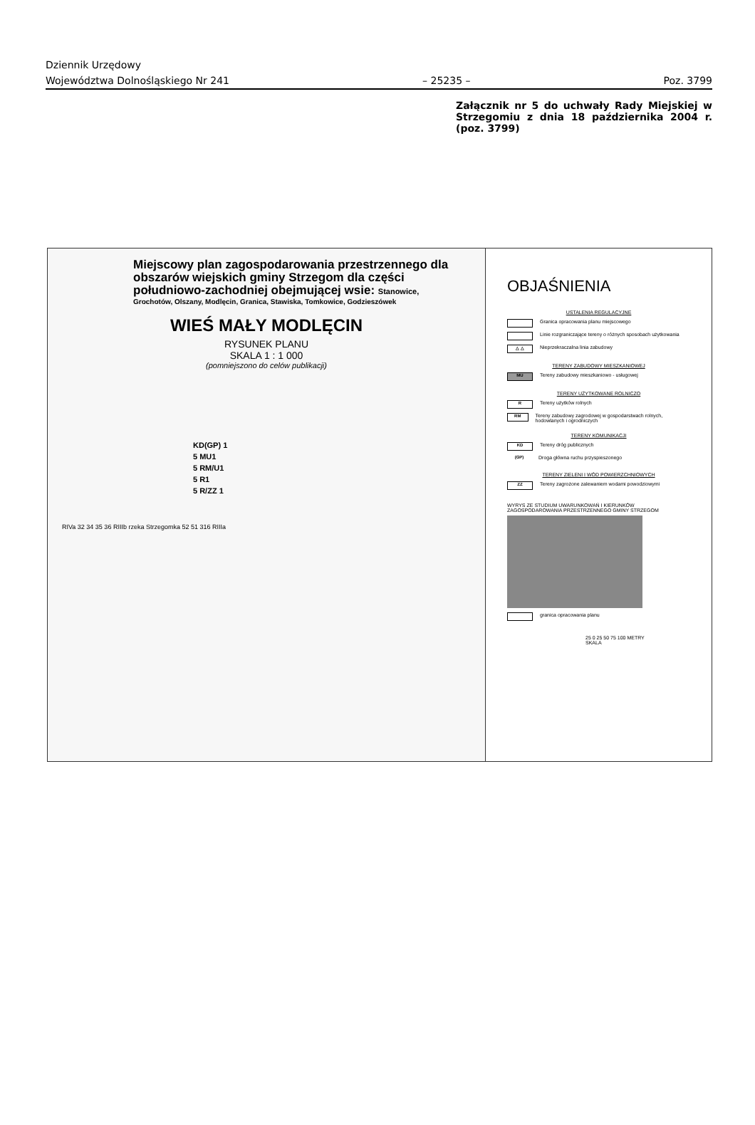Dziennik Urzędowy
Województwa Dolnośląskiego Nr 241 – 25235 – Poz. 3799
Załącznik nr 5 do uchwały Rady Miejskiej w Strzegomiu z dnia 18 października 2004 r. (poz. 3799)
Miejscowy plan zagospodarowania przestrzennego dla obszarów wiejskich gminy Strzegom dla części południowo-zachodniej obejmującej wsie: Stanowice,
Grochotów, Olszany, Modlęcin, Granica, Stawiska, Tomkowice, Godzieszówek
WIEŚ MAŁY MODLĘCIN
RYSUNEK PLANU
SKALA 1 : 1 000
(pomniejszono do celów publikacji)
KD(GP) 1
5 MU1
5 RM/U1
5 R1
5 R/ZZ 1
RIVa 32 34 35 36 RIIIb rzeka Strzegomka 52 51 316 RIIIa
OBJAŚNIENIA
USTALENIA REGULACYJNE
Granica opracowania planu miejscowego
Linie rozgraniczające tereny o różnych sposobach użytkowania
△ △ Nieprzekraczalna linia zabudowy
TERENY ZABUDOWY MIESZKANIOWEJ
MU Tereny zabudowy mieszkaniowo - usługowej
TERENY UŻYTKOWANE ROLNICZO
R Tereny użytków rolnych
RM Tereny zabudowy zagrodowej w gospodarstwach rolnych, hodowlanych i ogrodniczych
TERENY KOMUNIKACJI
KD Tereny dróg publicznych
(GP) Droga główna ruchu przyspieszonego
TERENY ZIELENI I WÓD POWIERZCHNIOWYCH
ZZ Tereny zagrożone zalewaniem wodami powodziowymi
WYRYS ZE STUDIUM UWARUNKOWAŃ I KIERUNKÓW ZAGOSPODAROWANIA PRZESTRZENNEGO GMINY STRZEGOM
granica opracowania planu
25 0 25 50 75 100 METRY
SKALA